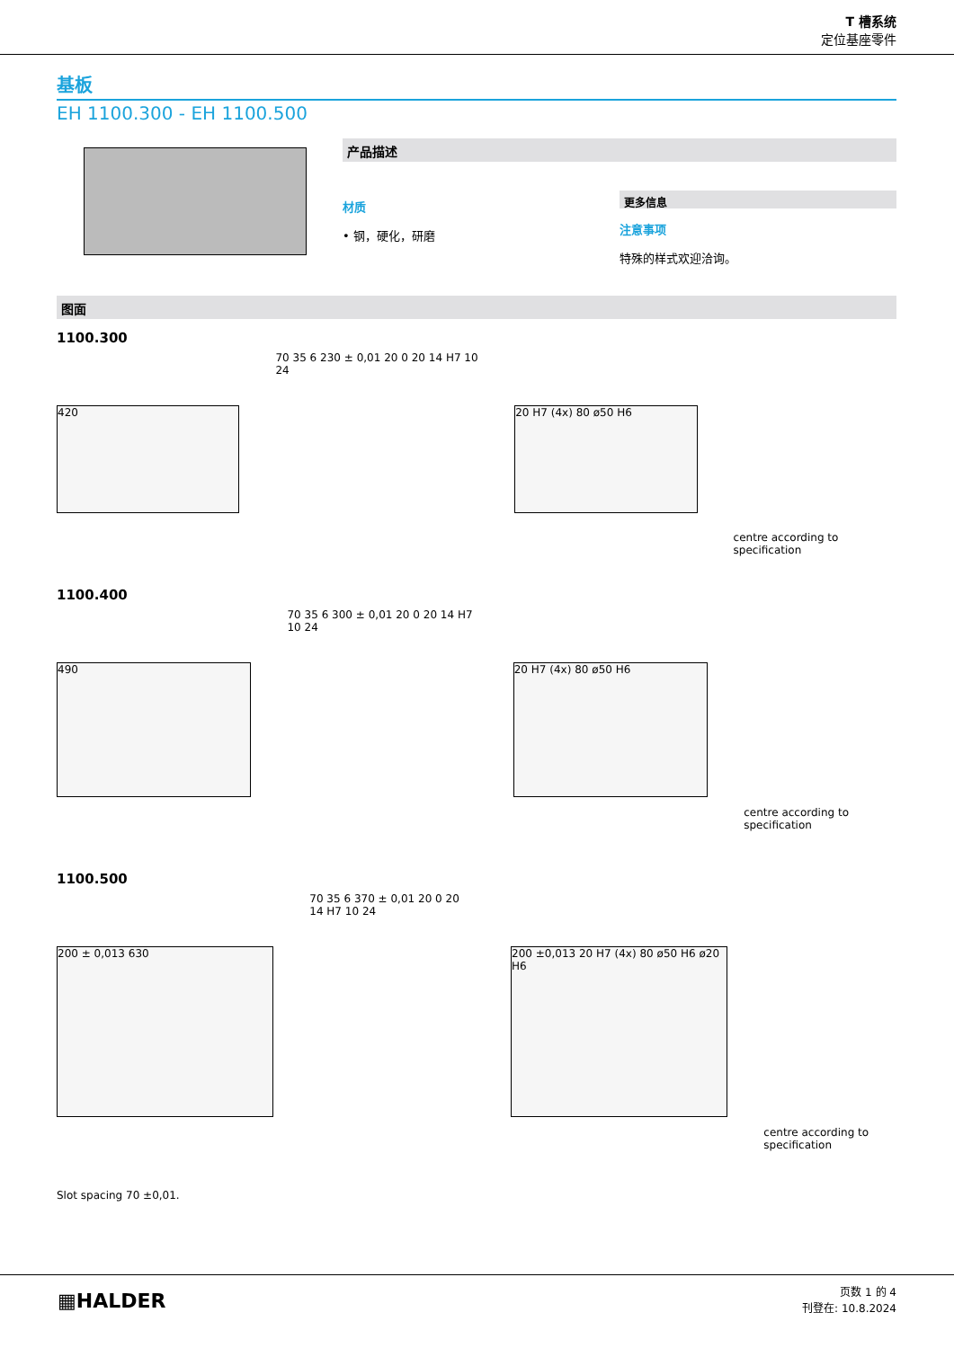T 槽系统
定位基座零件
基板
EH 1100.300 - EH 1100.500
产品描述
材质
• 钢，硬化，研磨
更多信息
注意事项
特殊的样式欢迎洽询。
图面
1100.300
420
70 35 6 230 ± 0,01 20 0 20 14 H7 10 24
20 H7 (4x) 80 ø50 H6
centre according to specification
1100.400
490
70 35 6 300 ± 0,01 20 0 20 14 H7 10 24
20 H7 (4x) 80 ø50 H6
centre according to specification
1100.500
200 ± 0,013 630
70 35 6 370 ± 0,01 20 0 20 14 H7 10 24
200 ±0,013 20 H7 (4x) 80 ø50 H6 ø20 H6
centre according to specification
Slot spacing 70 ±0,01.
▦HALDER
页数 1 的 4
刊登在: 10.8.2024